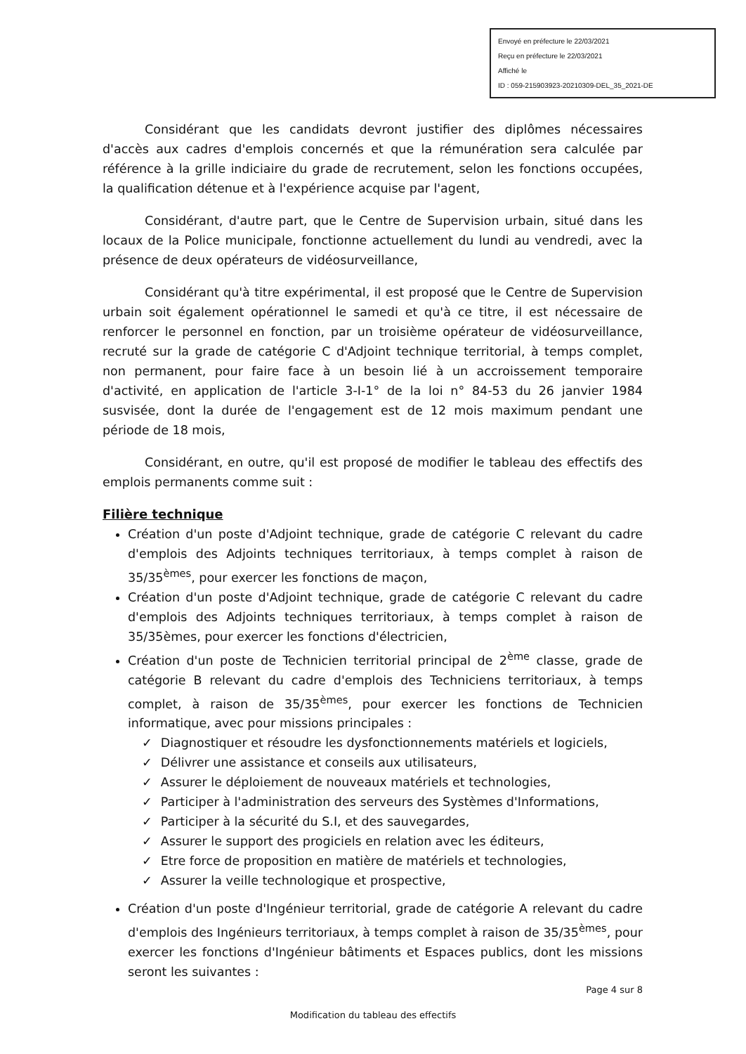Envoyé en préfecture le 22/03/2021
Reçu en préfecture le 22/03/2021
Affiché le
ID : 059-215903923-20210309-DEL_35_2021-DE
Considérant que les candidats devront justifier des diplômes nécessaires d'accès aux cadres d'emplois concernés et que la rémunération sera calculée par référence à la grille indiciaire du grade de recrutement, selon les fonctions occupées, la qualification détenue et à l'expérience acquise par l'agent,
Considérant, d'autre part, que le Centre de Supervision urbain, situé dans les locaux de la Police municipale, fonctionne actuellement du lundi au vendredi, avec la présence de deux opérateurs de vidéosurveillance,
Considérant qu'à titre expérimental, il est proposé que le Centre de Supervision urbain soit également opérationnel le samedi et qu'à ce titre, il est nécessaire de renforcer le personnel en fonction, par un troisième opérateur de vidéosurveillance, recruté sur la grade de catégorie C d'Adjoint technique territorial, à temps complet, non permanent, pour faire face à un besoin lié à un accroissement temporaire d'activité, en application de l'article 3-I-1° de la loi n° 84-53 du 26 janvier 1984 susvisée, dont la durée de l'engagement est de 12 mois maximum pendant une période de 18 mois,
Considérant, en outre, qu'il est proposé de modifier le tableau des effectifs des emplois permanents comme suit :
Filière technique
Création d'un poste d'Adjoint technique, grade de catégorie C relevant du cadre d'emplois des Adjoints techniques territoriaux, à temps complet à raison de 35/35<sup>èmes</sup>, pour exercer les fonctions de maçon,
Création d'un poste d'Adjoint technique, grade de catégorie C relevant du cadre d'emplois des Adjoints techniques territoriaux, à temps complet à raison de 35/35èmes, pour exercer les fonctions d'électricien,
Création d'un poste de Technicien territorial principal de 2<sup>ème</sup> classe, grade de catégorie B relevant du cadre d'emplois des Techniciens territoriaux, à temps complet, à raison de 35/35<sup>èmes</sup>, pour exercer les fonctions de Technicien informatique, avec pour missions principales :
✓ Diagnostiquer et résoudre les dysfonctionnements matériels et logiciels,
✓ Délivrer une assistance et conseils aux utilisateurs,
✓ Assurer le déploiement de nouveaux matériels et technologies,
✓ Participer à l'administration des serveurs des Systèmes d'Informations,
✓ Participer à la sécurité du S.I, et des sauvegardes,
✓ Assurer le support des progiciels en relation avec les éditeurs,
✓ Etre force de proposition en matière de matériels et technologies,
✓ Assurer la veille technologique et prospective,
Création d'un poste d'Ingénieur territorial, grade de catégorie A relevant du cadre d'emplois des Ingénieurs territoriaux, à temps complet à raison de 35/35<sup>èmes</sup>, pour exercer les fonctions d'Ingénieur bâtiments et Espaces publics, dont les missions seront les suivantes :
Page 4 sur 8
Modification du tableau des effectifs